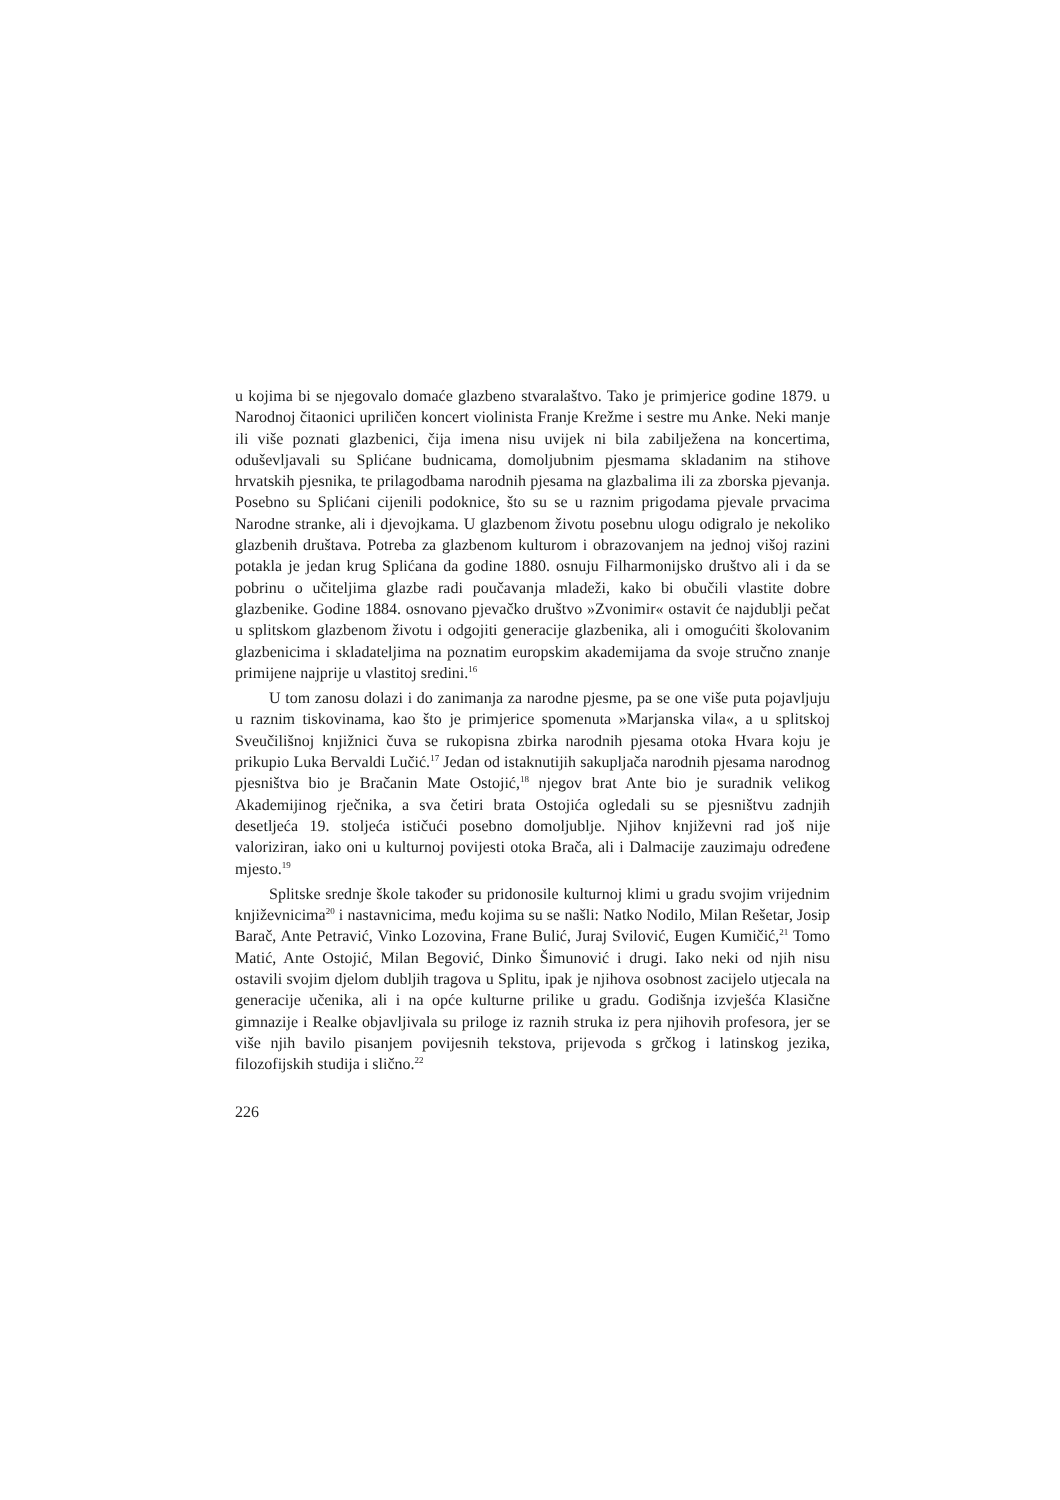u kojima bi se njegovalo domaće glazbeno stvaralaštvo. Tako je primjerice godine 1879. u Narodnoj čitaonici upriličen koncert violinista Franje Krežme i sestre mu Anke. Neki manje ili više poznati glazbenici, čija imena nisu uvijek ni bila zabilježena na koncertima, oduševljavali su Splićane budnicama, domoljubnim pjesmama skladanim na stihove hrvatskih pjesnika, te prilagodbama narodnih pjesama na glazbalima ili za zborska pjevanja. Posebno su Splićani cijenili podoknice, što su se u raznim prigodama pjevale prvacima Narodne stranke, ali i djevojkama. U glazbenom životu posebnu ulogu odigralo je nekoliko glazbenih društava. Potreba za glazbenom kulturom i obrazovanjem na jednoj višoj razini potakla je jedan krug Splićana da godine 1880. osnuju Filharmonijsko društvo ali i da se pobrinu o učiteljima glazbe radi poučavanja mladeži, kako bi obučili vlastite dobre glazbenike. Godine 1884. osnovano pjevačko društvo »Zvonimir« ostavit će najdublji pečat u splitskom glazbenom životu i odgojiti generacije glazbenika, ali i omogućiti školovanim glazbenicima i skladateljima na poznatim europskim akademijama da svoje stručno znanje primijene najprije u vlastitoj sredini.<sup>16</sup>
U tom zanosu dolazi i do zanimanja za narodne pjesme, pa se one više puta pojavljuju u raznim tiskovinama, kao što je primjerice spomenuta »Marjanska vila«, a u splitskoj Sveučilišnoj knjižnici čuva se rukopisna zbirka narodnih pjesama otoka Hvara koju je prikupio Luka Bervaldi Lučić.<sup>17</sup> Jedan od istaknutijih sakupljača narodnih pjesama narodnog pjesništva bio je Bračanin Mate Ostojić,<sup>18</sup> njegov brat Ante bio je suradnik velikog Akademijinog rječnika, a sva četiri brata Ostojića ogledali su se pjesništvu zadnjih desetljeća 19. stoljeća ističući posebno domoljublje. Njihov književni rad još nije valoriziran, iako oni u kulturnoj povijesti otoka Brača, ali i Dalmacije zauzimaju određene mjesto.<sup>19</sup>
Splitske srednje škole također su pridonosile kulturnoj klimi u gradu svojim vrijednim književnicima<sup>20</sup> i nastavnicima, među kojima su se našli: Natko Nodilo, Milan Rešetar, Josip Barač, Ante Petravić, Vinko Lozovina, Frane Bulić, Juraj Svilović, Eugen Kumičić,<sup>21</sup> Tomo Matić, Ante Ostojić, Milan Begović, Dinko Šimunović i drugi. Iako neki od njih nisu ostavili svojim djelom dubljih tragova u Splitu, ipak je njihova osobnost zacijelo utjecala na generacije učenika, ali i na opće kulturne prilike u gradu. Godišnja izvješća Klasične gimnazije i Realke objavljivala su priloge iz raznih struka iz pera njihovih profesora, jer se više njih bavilo pisanjem povijesnih tekstova, prijevoda s grčkog i latinskog jezika, filozofijskih studija i slično.<sup>22</sup>
226